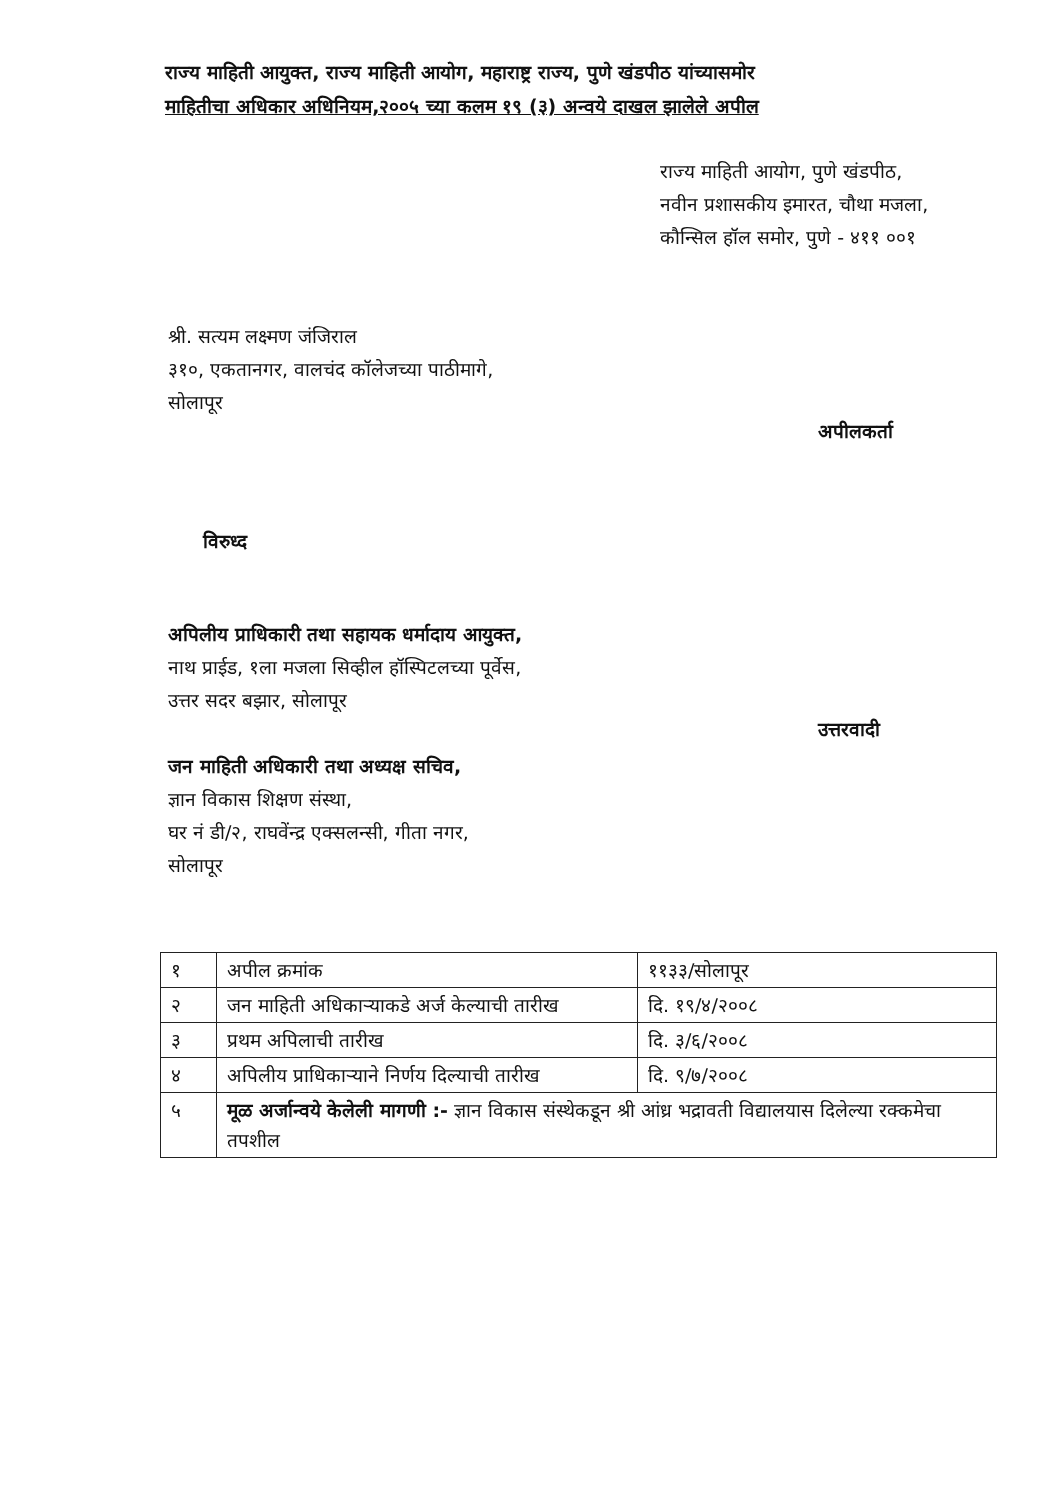राज्य माहिती आयुक्त, राज्य माहिती आयोग, महाराष्ट्र राज्य, पुणे खंडपीठ यांच्यासमोर
माहितीचा अधिकार अधिनियम,२००५ च्या कलम १९ (३) अन्वये दाखल झालेले अपील
राज्य माहिती आयोग, पुणे खंडपीठ,
नवीन प्रशासकीय इमारत, चौथा मजला,
कौन्सिल हॉल समोर, पुणे - ४११ ००१
श्री. सत्यम लक्ष्मण जंजिराल
३१०, एकतानगर, वालचंद कॉलेजच्या पाठीमागे,
सोलापूर
अपीलकर्ता
विरुध्द
अपिलीय प्राधिकारी तथा सहायक धर्मादाय आयुक्त,
नाथ प्राईड, १ला मजला सिव्हील हॉस्पिटलच्या पूर्वेस,
उत्तर सदर बझार, सोलापूर
उत्तरवादी
जन माहिती अधिकारी तथा अध्यक्ष सचिव,
ज्ञान विकास शिक्षण संस्था,
घर नं डी/२, राघवेंन्द्र एक्सलन्सी, गीता नगर,
सोलापूर
| १ | अपील क्रमांक | ११३३/सोलापूर |
| २ | जन माहिती अधिकाऱ्याकडे अर्ज केल्याची तारीख | दि. १९/४/२००८ |
| ३ | प्रथम अपिलाची तारीख | दि. ३/६/२००८ |
| ४ | अपिलीय प्राधिकाऱ्याने निर्णय दिल्याची तारीख | दि. ९/७/२००८ |
| ५ | मूळ अर्जान्वये केलेली मागणी :- ज्ञान विकास संस्थेकडून श्री आंध्र भद्रावती विद्यालयास दिलेल्या रक्कमेचा तपशील | |